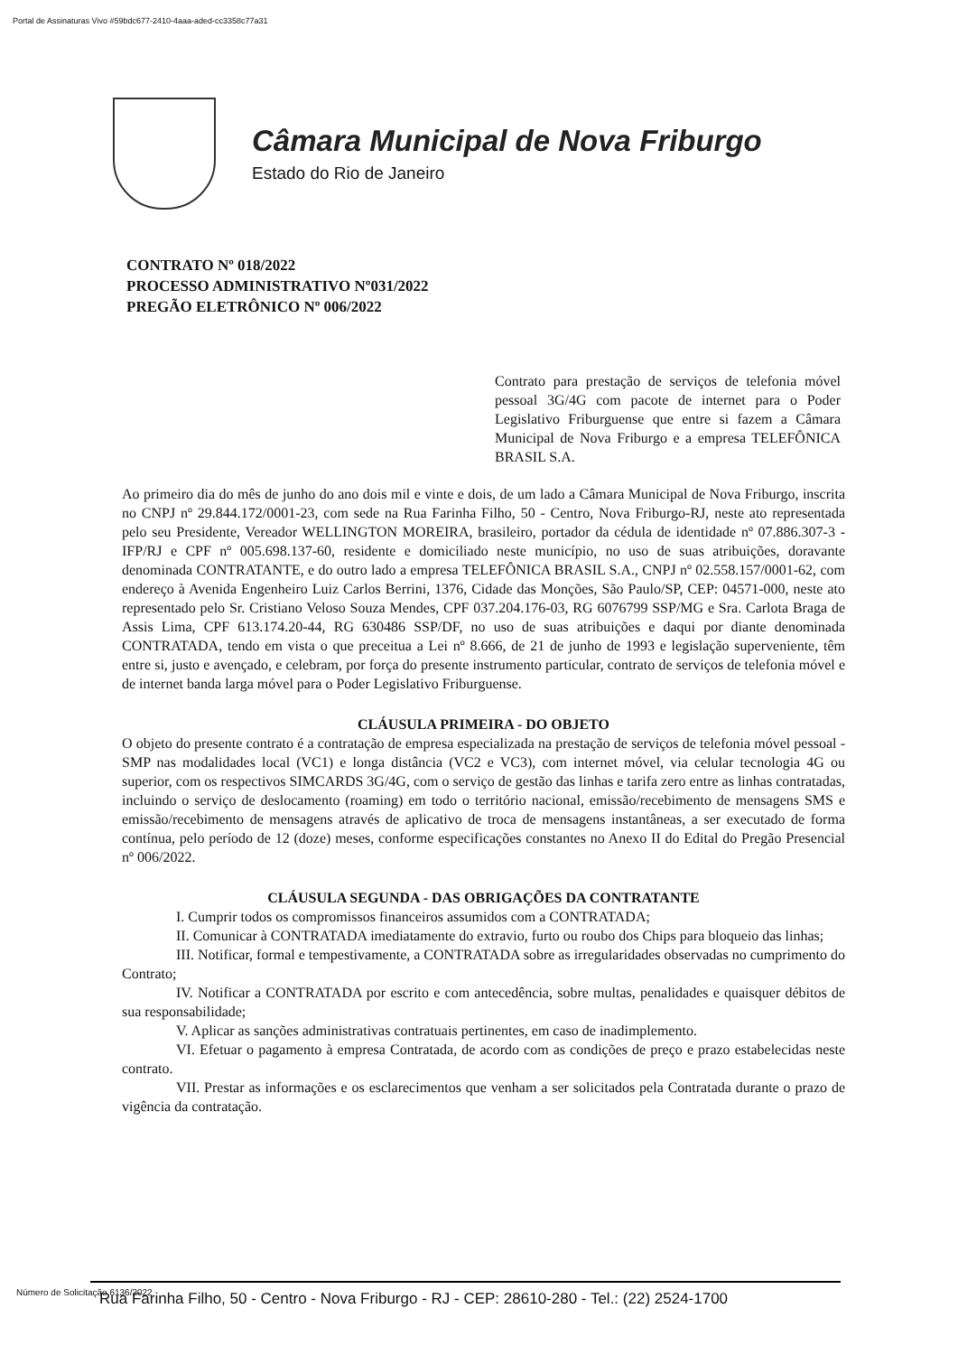Portal de Assinaturas Vivo #59bdc677-2410-4aaa-aded-cc3358c77a31
Câmara Municipal de Nova Friburgo
Estado do Rio de Janeiro
CONTRATO Nº 018/2022
PROCESSO ADMINISTRATIVO Nº031/2022
PREGÃO ELETRÔNICO Nº 006/2022
Contrato para prestação de serviços de telefonia móvel pessoal 3G/4G com pacote de internet para o Poder Legislativo Friburguense que entre si fazem a Câmara Municipal de Nova Friburgo e a empresa TELEFÔNICA BRASIL S.A.
Ao primeiro dia do mês de junho do ano dois mil e vinte e dois, de um lado a Câmara Municipal de Nova Friburgo, inscrita no CNPJ nº 29.844.172/0001-23, com sede na Rua Farinha Filho, 50 - Centro, Nova Friburgo-RJ, neste ato representada pelo seu Presidente, Vereador WELLINGTON MOREIRA, brasileiro, portador da cédula de identidade nº 07.886.307-3 - IFP/RJ e CPF nº 005.698.137-60, residente e domiciliado neste município, no uso de suas atribuições, doravante denominada CONTRATANTE, e do outro lado a empresa TELEFÔNICA BRASIL S.A., CNPJ nº 02.558.157/0001-62, com endereço à Avenida Engenheiro Luiz Carlos Berrini, 1376, Cidade das Monções, São Paulo/SP, CEP: 04571-000, neste ato representado pelo Sr. Cristiano Veloso Souza Mendes, CPF 037.204.176-03, RG 6076799 SSP/MG e Sra. Carlota Braga de Assis Lima, CPF 613.174.20-44, RG 630486 SSP/DF, no uso de suas atribuições e daqui por diante denominada CONTRATADA, tendo em vista o que preceitua a Lei nº 8.666, de 21 de junho de 1993 e legislação superveniente, têm entre si, justo e avençado, e celebram, por força do presente instrumento particular, contrato de serviços de telefonia móvel e de internet banda larga móvel para o Poder Legislativo Friburguense.
CLÁUSULA PRIMEIRA - DO OBJETO
O objeto do presente contrato é a contratação de empresa especializada na prestação de serviços de telefonia móvel pessoal - SMP nas modalidades local (VC1) e longa distância (VC2 e VC3), com internet móvel, via celular tecnologia 4G ou superior, com os respectivos SIMCARDS 3G/4G, com o serviço de gestão das linhas e tarifa zero entre as linhas contratadas, incluindo o serviço de deslocamento (roaming) em todo o território nacional, emissão/recebimento de mensagens SMS e emissão/recebimento de mensagens através de aplicativo de troca de mensagens instantâneas, a ser executado de forma contínua, pelo período de 12 (doze) meses, conforme especificações constantes no Anexo II do Edital do Pregão Presencial nº 006/2022.
CLÁUSULA SEGUNDA - DAS OBRIGAÇÕES DA CONTRATANTE
I. Cumprir todos os compromissos financeiros assumidos com a CONTRATADA;
II. Comunicar à CONTRATADA imediatamente do extravio, furto ou roubo dos Chips para bloqueio das linhas;
III. Notificar, formal e tempestivamente, a CONTRATADA sobre as irregularidades observadas no cumprimento do Contrato;
IV. Notificar a CONTRATADA por escrito e com antecedência, sobre multas, penalidades e quaisquer débitos de sua responsabilidade;
V. Aplicar as sanções administrativas contratuais pertinentes, em caso de inadimplemento.
VI. Efetuar o pagamento à empresa Contratada, de acordo com as condições de preço e prazo estabelecidas neste contrato.
VII. Prestar as informações e os esclarecimentos que venham a ser solicitados pela Contratada durante o prazo de vigência da contratação.
Número de Solicitação 6136/2022
Rua Farinha Filho, 50 - Centro - Nova Friburgo - RJ - CEP: 28610-280 - Tel.: (22) 2524-1700